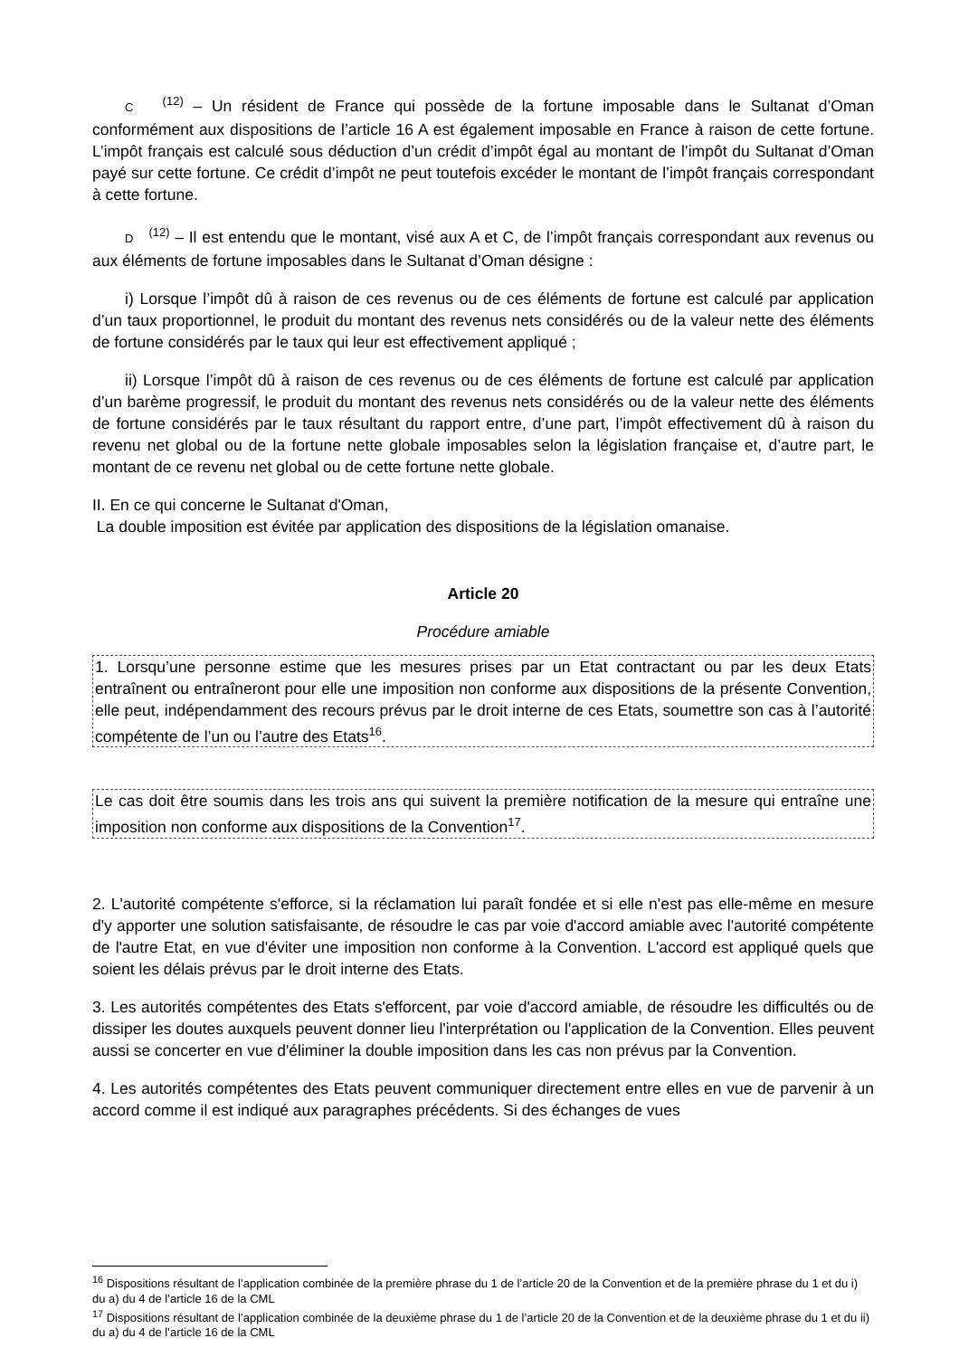C <sup>(12)</sup> – Un résident de France qui possède de la fortune imposable dans le Sultanat d’Oman conformément aux dispositions de l’article 16 A est également imposable en France à raison de cette fortune. L’impôt français est calculé sous déduction d’un crédit d’impôt égal au montant de l’impôt du Sultanat d’Oman payé sur cette fortune. Ce crédit d’impôt ne peut toutefois excéder le montant de l’impôt français correspondant à cette fortune.
D <sup>(12)</sup> – Il est entendu que le montant, visé aux A et C, de l’impôt français correspondant aux revenus ou aux éléments de fortune imposables dans le Sultanat d’Oman désigne :
i) Lorsque l’impôt dû à raison de ces revenus ou de ces éléments de fortune est calculé par application d’un taux proportionnel, le produit du montant des revenus nets considérés ou de la valeur nette des éléments de fortune considérés par le taux qui leur est effectivement appliqué ;
ii) Lorsque l’impôt dû à raison de ces revenus ou de ces éléments de fortune est calculé par application d’un barème progressif, le produit du montant des revenus nets considérés ou de la valeur nette des éléments de fortune considérés par le taux résultant du rapport entre, d’une part, l’impôt effectivement dû à raison du revenu net global ou de la fortune nette globale imposables selon la législation française et, d’autre part, le montant de ce revenu net global ou de cette fortune nette globale.
II. En ce qui concerne le Sultanat d'Oman,
La double imposition est évitée par application des dispositions de la législation omanaise.
Article 20
Procédure amiable
1. Lorsqu’une personne estime que les mesures prises par un Etat contractant ou par les deux Etats entraînent ou entraîneront pour elle une imposition non conforme aux dispositions de la présente Convention, elle peut, indépendamment des recours prévus par le droit interne de ces Etats, soumettre son cas à l’autorité compétente de l’un ou l’autre des Etats<sup>16</sup>.
Le cas doit être soumis dans les trois ans qui suivent la première notification de la mesure qui entraîne une imposition non conforme aux dispositions de la Convention<sup>17</sup>.
2. L'autorité compétente s'efforce, si la réclamation lui paraît fondée et si elle n'est pas elle-même en mesure d'y apporter une solution satisfaisante, de résoudre le cas par voie d'accord amiable avec l'autorité compétente de l'autre Etat, en vue d'éviter une imposition non conforme à la Convention. L'accord est appliqué quels que soient les délais prévus par le droit interne des Etats.
3. Les autorités compétentes des Etats s'efforcent, par voie d'accord amiable, de résoudre les difficultés ou de dissiper les doutes auxquels peuvent donner lieu l'interprétation ou l'application de la Convention. Elles peuvent aussi se concerter en vue d'éliminer la double imposition dans les cas non prévus par la Convention.
4. Les autorités compétentes des Etats peuvent communiquer directement entre elles en vue de parvenir à un accord comme il est indiqué aux paragraphes précédents. Si des échanges de vues
<sup>16</sup> Dispositions résultant de l’application combinée de la première phrase du 1 de l’article 20 de la Convention et de la première phrase du 1 et du i) du a) du 4 de l’article 16 de la CML
<sup>17</sup> Dispositions résultant de l’application combinée de la deuxième phrase du 1 de l’article 20 de la Convention et de la deuxième phrase du 1 et du ii) du a) du 4 de l’article 16 de la CML